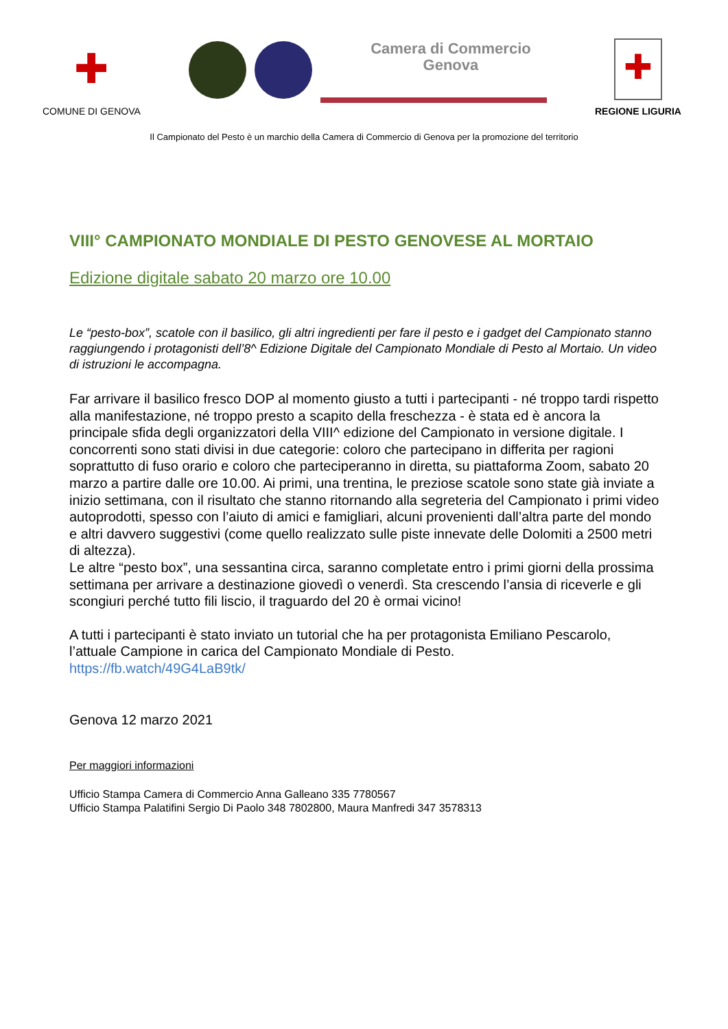✚
COMUNE DI GENOVA
Camera di Commercio
Genova
✚
REGIONE LIGURIA
Il Campionato del Pesto è un marchio della Camera di Commercio di Genova per la promozione del territorio
VIII° CAMPIONATO MONDIALE DI PESTO GENOVESE AL MORTAIO
Edizione digitale sabato 20 marzo ore 10.00
Le “pesto-box”, scatole con il basilico, gli altri ingredienti per fare il pesto e i gadget del Campionato stanno raggiungendo i protagonisti dell’8^ Edizione Digitale del Campionato Mondiale di Pesto al Mortaio. Un video di istruzioni le accompagna.
Far arrivare il basilico fresco DOP al momento giusto a tutti i partecipanti - né troppo tardi rispetto alla manifestazione, né troppo presto a scapito della freschezza - è stata ed è ancora la principale sfida degli organizzatori della VIII^ edizione del Campionato in versione digitale. I concorrenti sono stati divisi in due categorie: coloro che partecipano in differita per ragioni soprattutto di fuso orario e coloro che parteciperanno in diretta, su piattaforma Zoom, sabato 20 marzo a partire dalle ore 10.00. Ai primi, una trentina, le preziose scatole sono state già inviate a inizio settimana, con il risultato che stanno ritornando alla segreteria del Campionato i primi video autoprodotti, spesso con l’aiuto di amici e famigliari, alcuni provenienti dall’altra parte del mondo e altri davvero suggestivi (come quello realizzato sulle piste innevate delle Dolomiti a 2500 metri di altezza).
Le altre “pesto box”, una sessantina circa, saranno completate entro i primi giorni della prossima settimana per arrivare a destinazione giovedì o venerdì. Sta crescendo l’ansia di riceverle e gli scongiuri perché tutto fili liscio, il traguardo del 20 è ormai vicino!
A tutti i partecipanti è stato inviato un tutorial che ha per protagonista Emiliano Pescarolo, l’attuale Campione in carica del Campionato Mondiale di Pesto.
https://fb.watch/49G4LaB9tk/
Genova 12 marzo 2021
Per maggiori informazioni
Ufficio Stampa Camera di Commercio Anna Galleano 335 7780567
Ufficio Stampa Palatifini Sergio Di Paolo 348 7802800, Maura Manfredi 347 3578313